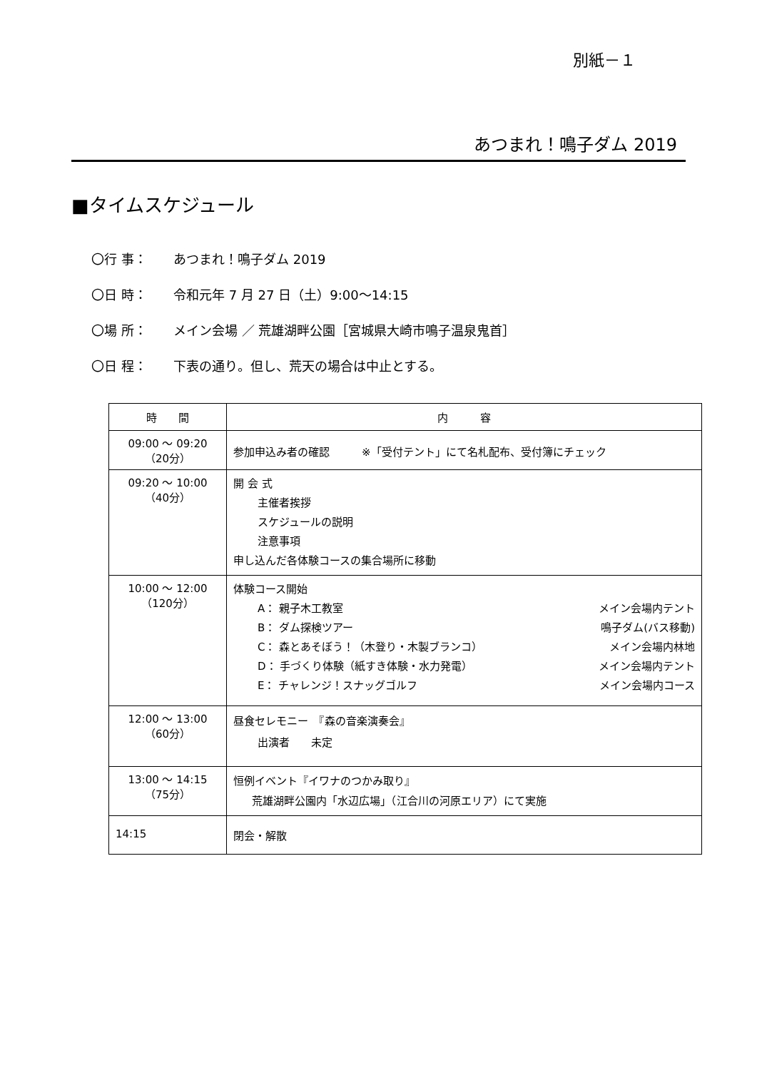別紙－１
あつまれ！鳴子ダム 2019
■タイムスケジュール
〇行 事： あつまれ！鳴子ダム 2019
〇日 時： 令和元年 7 月 27 日（土）9:00～14:15
〇場 所： メイン会場 ／ 荒雄湖畔公園［宮城県大崎市鳴子温泉鬼首］
〇日 程： 下表の通り。但し、荒天の場合は中止とする。
| 時 間 | 内 容 |
| --- | --- |
| 09:00 ～ 09:20 （20分） | 参加申込み者の確認 ※「受付テント」にて名札配布、受付簿にチェック |
| 09:20 ～ 10:00 （40分） | 開 会 式 主催者挨拶 スケジュールの説明 注意事項 申し込んだ各体験コースの集合場所に移動 |
| 10:00 ～ 12:00 （120分） | 体験コース開始 A： 親子木工教室 メイン会場内テント B： ダム探検ツアー 鳴子ダム(バス移動) C： 森とあそぼう！（木登り・木製ブランコ） メイン会場内林地 D： 手づくり体験（紙すき体験・水力発電） メイン会場内テント E： チャレンジ！スナッグゴルフ メイン会場内コース |
| 12:00 ～ 13:00 （60分） | 昼食セレモニー 『森の音楽演奏会』 出演者 未定 |
| 13:00 ～ 14:15 （75分） | 恒例イベント『イワナのつかみ取り』 荒雄湖畔公園内「水辺広場」（江合川の河原エリア）にて実施 |
| 14:15 | 閉会・解散 |